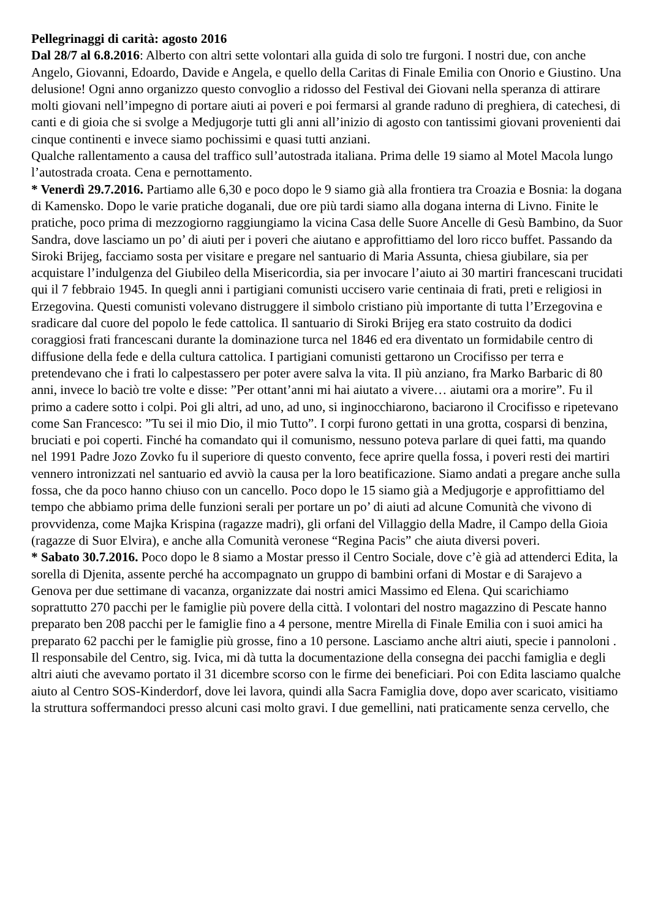Pellegrinaggi di carità: agosto 2016
Dal 28/7 al 6.8.2016: Alberto con altri sette volontari alla guida di solo tre furgoni. I nostri due, con anche Angelo, Giovanni, Edoardo, Davide e Angela, e quello della Caritas di Finale Emilia con Onorio e Giustino. Una delusione! Ogni anno organizzo questo convoglio a ridosso del Festival dei Giovani nella speranza di attirare molti giovani nell’impegno di portare aiuti ai poveri e poi fermarsi al grande raduno di preghiera, di catechesi, di canti e di gioia che si svolge a Medjugorje tutti gli anni all’inizio di agosto con tantissimi giovani provenienti dai cinque continenti e invece siamo pochissimi e quasi tutti anziani.
Qualche rallentamento a causa del traffico sull’autostrada italiana. Prima delle 19 siamo al Motel Macola lungo l’autostrada croata. Cena e pernottamento.
* Venerdì 29.7.2016. Partiamo alle 6,30 e poco dopo le 9 siamo già alla frontiera tra Croazia e Bosnia: la dogana di Kamensko. Dopo le varie pratiche doganali, due ore più tardi siamo alla dogana interna di Livno. Finite le pratiche, poco prima di mezzogiorno raggiungiamo la vicina Casa delle Suore Ancelle di Gesù Bambino, da Suor Sandra, dove lasciamo un po’ di aiuti per i poveri che aiutano e approfittiamo del loro ricco buffet. Passando da Siroki Brijeg, facciamo sosta per visitare e pregare nel santuario di Maria Assunta, chiesa giubilare, sia per acquistare l’indulgenza del Giubileo della Misericordia, sia per invocare l’aiuto ai 30 martiri francescani trucidati qui il 7 febbraio 1945. In quegli anni i partigiani comunisti uccisero varie centinaia di frati, preti e religiosi in Erzegovina. Questi comunisti volevano distruggere il simbolo cristiano più importante di tutta l’Erzegovina e sradicare dal cuore del popolo le fede cattolica. Il santuario di Siroki Brijeg era stato costruito da dodici coraggiosi frati francescani durante la dominazione turca nel 1846 ed era diventato un formidabile centro di diffusione della fede e della cultura cattolica. I partigiani comunisti gettarono un Crocifisso per terra e pretendevano che i frati lo calpestassero per poter avere salva la vita. Il più anziano, fra Marko Barbaric di 80 anni, invece lo baciò tre volte e disse: ”Per ottant’anni mi hai aiutato a vivere… aiutami ora a morire”. Fu il primo a cadere sotto i colpi. Poi gli altri, ad uno, ad uno, si inginocchiarono, baciarono il Crocifisso e ripetevano come San Francesco: ”Tu sei il mio Dio, il mio Tutto”. I corpi furono gettati in una grotta, cosparsi di benzina, bruciati e poi coperti. Finché ha comandato qui il comunismo, nessuno poteva parlare di quei fatti, ma quando nel 1991 Padre Jozo Zovko fu il superiore di questo convento, fece aprire quella fossa, i poveri resti dei martiri vennero intronizzati nel santuario ed avviò la causa per la loro beatificazione. Siamo andati a pregare anche sulla fossa, che da poco hanno chiuso con un cancello. Poco dopo le 15 siamo già a Medjugorje e approfittiamo del tempo che abbiamo prima delle funzioni serali per portare un po’ di aiuti ad alcune Comunità che vivono di provvidenza, come Majka Krispina (ragazze madri), gli orfani del Villaggio della Madre, il Campo della Gioia (ragazze di Suor Elvira), e anche alla Comunità veronese “Regina Pacis” che aiuta diversi poveri.
* Sabato 30.7.2016. Poco dopo le 8 siamo a Mostar presso il Centro Sociale, dove c’è già ad attenderci Edita, la sorella di Djenita, assente perché ha accompagnato un gruppo di bambini orfani di Mostar e di Sarajevo a Genova per due settimane di vacanza, organizzate dai nostri amici Massimo ed Elena. Qui scarichiamo soprattutto 270 pacchi per le famiglie più povere della città. I volontari del nostro magazzino di Pescate hanno preparato ben 208 pacchi per le famiglie fino a 4 persone, mentre Mirella di Finale Emilia con i suoi amici ha preparato 62 pacchi per le famiglie più grosse, fino a 10 persone. Lasciamo anche altri aiuti, specie i pannoloni . Il responsabile del Centro, sig. Ivica, mi dà tutta la documentazione della consegna dei pacchi famiglia e degli altri aiuti che avevamo portato il 31 dicembre scorso con le firme dei beneficiari. Poi con Edita lasciamo qualche aiuto al Centro SOS-Kinderdorf, dove lei lavora, quindi alla Sacra Famiglia dove, dopo aver scaricato, visitiamo la struttura soffermandoci presso alcuni casi molto gravi. I due gemellini, nati praticamente senza cervello, che